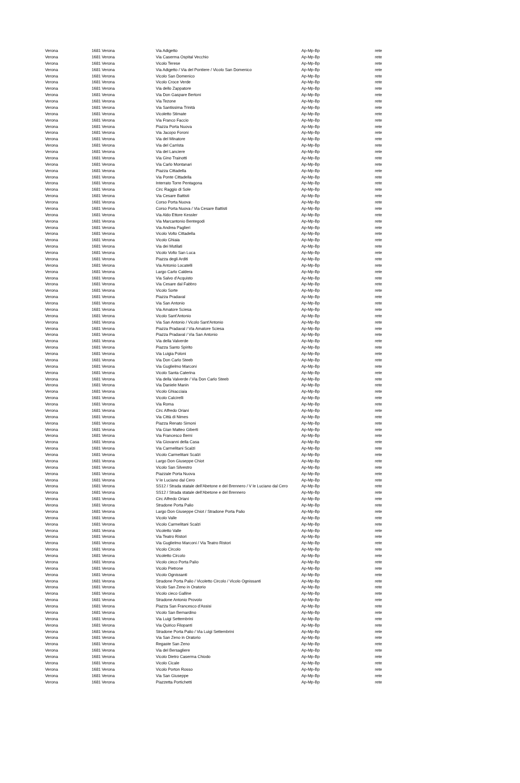| Verona | 1681 Verona | Via Adigetto | Ap-Mp-Bp | rete |
| Verona | 1681 Verona | Via Caserma Ospital Vecchio | Ap-Mp-Bp | rete |
| Verona | 1681 Verona | Vicolo Terese | Ap-Mp-Bp | rete |
| Verona | 1681 Verona | Via Adigetto / Via del Pontiere / Vicolo San Domenico | Ap-Mp-Bp | rete |
| Verona | 1681 Verona | Vicolo San Domenico | Ap-Mp-Bp | rete |
| Verona | 1681 Verona | Vicolo Croce Verde | Ap-Mp-Bp | rete |
| Verona | 1681 Verona | Via dello Zappatore | Ap-Mp-Bp | rete |
| Verona | 1681 Verona | Via Don Gaspare Bertoni | Ap-Mp-Bp | rete |
| Verona | 1681 Verona | Via Tezone | Ap-Mp-Bp | rete |
| Verona | 1681 Verona | Via Santissima Trinità | Ap-Mp-Bp | rete |
| Verona | 1681 Verona | Vicoletto Stimate | Ap-Mp-Bp | rete |
| Verona | 1681 Verona | Via Franco Faccio | Ap-Mp-Bp | rete |
| Verona | 1681 Verona | Piazza Porta Nuova | Ap-Mp-Bp | rete |
| Verona | 1681 Verona | Via Jacopo Foroni | Ap-Mp-Bp | rete |
| Verona | 1681 Verona | Via del Minatore | Ap-Mp-Bp | rete |
| Verona | 1681 Verona | Via del Carrista | Ap-Mp-Bp | rete |
| Verona | 1681 Verona | Via del Lanciere | Ap-Mp-Bp | rete |
| Verona | 1681 Verona | Via Gino Trainotti | Ap-Mp-Bp | rete |
| Verona | 1681 Verona | Via Carlo Montanari | Ap-Mp-Bp | rete |
| Verona | 1681 Verona | Piazza Cittadella | Ap-Mp-Bp | rete |
| Verona | 1681 Verona | Via Ponte Cittadella | Ap-Mp-Bp | rete |
| Verona | 1681 Verona | Interrato Torre Pentagona | Ap-Mp-Bp | rete |
| Verona | 1681 Verona | Circ Raggio di Sole | Ap-Mp-Bp | rete |
| Verona | 1681 Verona | Via Cesare Battisti | Ap-Mp-Bp | rete |
| Verona | 1681 Verona | Corso Porta Nuova | Ap-Mp-Bp | rete |
| Verona | 1681 Verona | Corso Porta Nuova / Via Cesare Battisti | Ap-Mp-Bp | rete |
| Verona | 1681 Verona | Via Aldo Ettore Kessler | Ap-Mp-Bp | rete |
| Verona | 1681 Verona | Via Marcantonio Bentegodi | Ap-Mp-Bp | rete |
| Verona | 1681 Verona | Via Andrea Paglieri | Ap-Mp-Bp | rete |
| Verona | 1681 Verona | Vicolo Volto Cittadella | Ap-Mp-Bp | rete |
| Verona | 1681 Verona | Vicolo Ghiaia | Ap-Mp-Bp | rete |
| Verona | 1681 Verona | Via dei Mutilati | Ap-Mp-Bp | rete |
| Verona | 1681 Verona | Vicolo Volto San Luca | Ap-Mp-Bp | rete |
| Verona | 1681 Verona | Piazza degli Arditi | Ap-Mp-Bp | rete |
| Verona | 1681 Verona | Via Antonio Locatelli | Ap-Mp-Bp | rete |
| Verona | 1681 Verona | Largo Carlo Caldera | Ap-Mp-Bp | rete |
| Verona | 1681 Verona | Via Salvo d'Acquisto | Ap-Mp-Bp | rete |
| Verona | 1681 Verona | Via Cesare dal Fabbro | Ap-Mp-Bp | rete |
| Verona | 1681 Verona | Vicolo Sorte | Ap-Mp-Bp | rete |
| Verona | 1681 Verona | Piazza Pradaval | Ap-Mp-Bp | rete |
| Verona | 1681 Verona | Via San Antonio | Ap-Mp-Bp | rete |
| Verona | 1681 Verona | Via Amatore Sciesa | Ap-Mp-Bp | rete |
| Verona | 1681 Verona | Vicolo Sant'Antonio | Ap-Mp-Bp | rete |
| Verona | 1681 Verona | Via San Antonio / Vicolo Sant'Antonio | Ap-Mp-Bp | rete |
| Verona | 1681 Verona | Piazza Pradaval / Via Amatore Sciesa | Ap-Mp-Bp | rete |
| Verona | 1681 Verona | Piazza Pradaval / Via San Antonio | Ap-Mp-Bp | rete |
| Verona | 1681 Verona | Via della Valverde | Ap-Mp-Bp | rete |
| Verona | 1681 Verona | Piazza Santo Spirito | Ap-Mp-Bp | rete |
| Verona | 1681 Verona | Via Luigia Poloni | Ap-Mp-Bp | rete |
| Verona | 1681 Verona | Via Don Carlo Steeb | Ap-Mp-Bp | rete |
| Verona | 1681 Verona | Via Guglielmo Marconi | Ap-Mp-Bp | rete |
| Verona | 1681 Verona | Vicolo Santa Caterina | Ap-Mp-Bp | rete |
| Verona | 1681 Verona | Via della Valverde / Via Don Carlo Steeb | Ap-Mp-Bp | rete |
| Verona | 1681 Verona | Via Daniele Manin | Ap-Mp-Bp | rete |
| Verona | 1681 Verona | Vicolo Ghiacciaia | Ap-Mp-Bp | rete |
| Verona | 1681 Verona | Vicolo Calcirelli | Ap-Mp-Bp | rete |
| Verona | 1681 Verona | Via Roma | Ap-Mp-Bp | rete |
| Verona | 1681 Verona | Circ Alfredo Oriani | Ap-Mp-Bp | rete |
| Verona | 1681 Verona | Via Città di Nimes | Ap-Mp-Bp | rete |
| Verona | 1681 Verona | Piazza Renato Simoni | Ap-Mp-Bp | rete |
| Verona | 1681 Verona | Via Gian Matteo Giberti | Ap-Mp-Bp | rete |
| Verona | 1681 Verona | Via Francesco Berni | Ap-Mp-Bp | rete |
| Verona | 1681 Verona | Via Giovanni della Casa | Ap-Mp-Bp | rete |
| Verona | 1681 Verona | Via Carmelitani Scalzi | Ap-Mp-Bp | rete |
| Verona | 1681 Verona | Vicolo Carmelitani Scalzi | Ap-Mp-Bp | rete |
| Verona | 1681 Verona | Largo Don Giuseppe Chiot | Ap-Mp-Bp | rete |
| Verona | 1681 Verona | Vicolo San Silvestro | Ap-Mp-Bp | rete |
| Verona | 1681 Verona | Piazzale Porta Nuova | Ap-Mp-Bp | rete |
| Verona | 1681 Verona | V le Luciano dal Cero | Ap-Mp-Bp | rete |
| Verona | 1681 Verona | SS12 / Strada statale dell'Abetone e del Brennero / V le Luciano dal Cero | Ap-Mp-Bp | rete |
| Verona | 1681 Verona | SS12 / Strada statale dell'Abetone e del Brennero | Ap-Mp-Bp | rete |
| Verona | 1681 Verona | Circ Alfredo Oriani | Ap-Mp-Bp | rete |
| Verona | 1681 Verona | Stradone Porta Palio | Ap-Mp-Bp | rete |
| Verona | 1681 Verona | Largo Don Giuseppe Chiot / Stradone Porta Palio | Ap-Mp-Bp | rete |
| Verona | 1681 Verona | Vicolo Valle | Ap-Mp-Bp | rete |
| Verona | 1681 Verona | Vicolo Carmelitani Scalzi | Ap-Mp-Bp | rete |
| Verona | 1681 Verona | Vicoletto Valle | Ap-Mp-Bp | rete |
| Verona | 1681 Verona | Via Teatro Ristori | Ap-Mp-Bp | rete |
| Verona | 1681 Verona | Via Guglielmo Marconi / Via Teatro Ristori | Ap-Mp-Bp | rete |
| Verona | 1681 Verona | Vicolo Circolo | Ap-Mp-Bp | rete |
| Verona | 1681 Verona | Vicoletto Circolo | Ap-Mp-Bp | rete |
| Verona | 1681 Verona | Vicolo cieco Porta Palio | Ap-Mp-Bp | rete |
| Verona | 1681 Verona | Vicolo Pietrone | Ap-Mp-Bp | rete |
| Verona | 1681 Verona | Vicolo Ognissanti | Ap-Mp-Bp | rete |
| Verona | 1681 Verona | Stradone Porta Palio / Vicoletto Circolo / Vicolo Ognissanti | Ap-Mp-Bp | rete |
| Verona | 1681 Verona | Vicolo San Zeno in Oratorio | Ap-Mp-Bp | rete |
| Verona | 1681 Verona | Vicolo cieco Galline | Ap-Mp-Bp | rete |
| Verona | 1681 Verona | Stradone Antonio Provolo | Ap-Mp-Bp | rete |
| Verona | 1681 Verona | Piazza San Francesco d'Assisi | Ap-Mp-Bp | rete |
| Verona | 1681 Verona | Vicolo San Bernardino | Ap-Mp-Bp | rete |
| Verona | 1681 Verona | Via Luigi Settembrini | Ap-Mp-Bp | rete |
| Verona | 1681 Verona | Via Quirico Filopanti | Ap-Mp-Bp | rete |
| Verona | 1681 Verona | Stradone Porta Palio / Via Luigi Settembrini | Ap-Mp-Bp | rete |
| Verona | 1681 Verona | Via San Zeno in Oratorio | Ap-Mp-Bp | rete |
| Verona | 1681 Verona | Regaste San Zeno | Ap-Mp-Bp | rete |
| Verona | 1681 Verona | Via del Bersagliere | Ap-Mp-Bp | rete |
| Verona | 1681 Verona | Vicolo Dietro Caserma Chiodo | Ap-Mp-Bp | rete |
| Verona | 1681 Verona | Vicolo Cicale | Ap-Mp-Bp | rete |
| Verona | 1681 Verona | Vicolo Porton Rosso | Ap-Mp-Bp | rete |
| Verona | 1681 Verona | Via San Giuseppe | Ap-Mp-Bp | rete |
| Verona | 1681 Verona | Piazzetta Portichetti | Ap-Mp-Bp | rete |